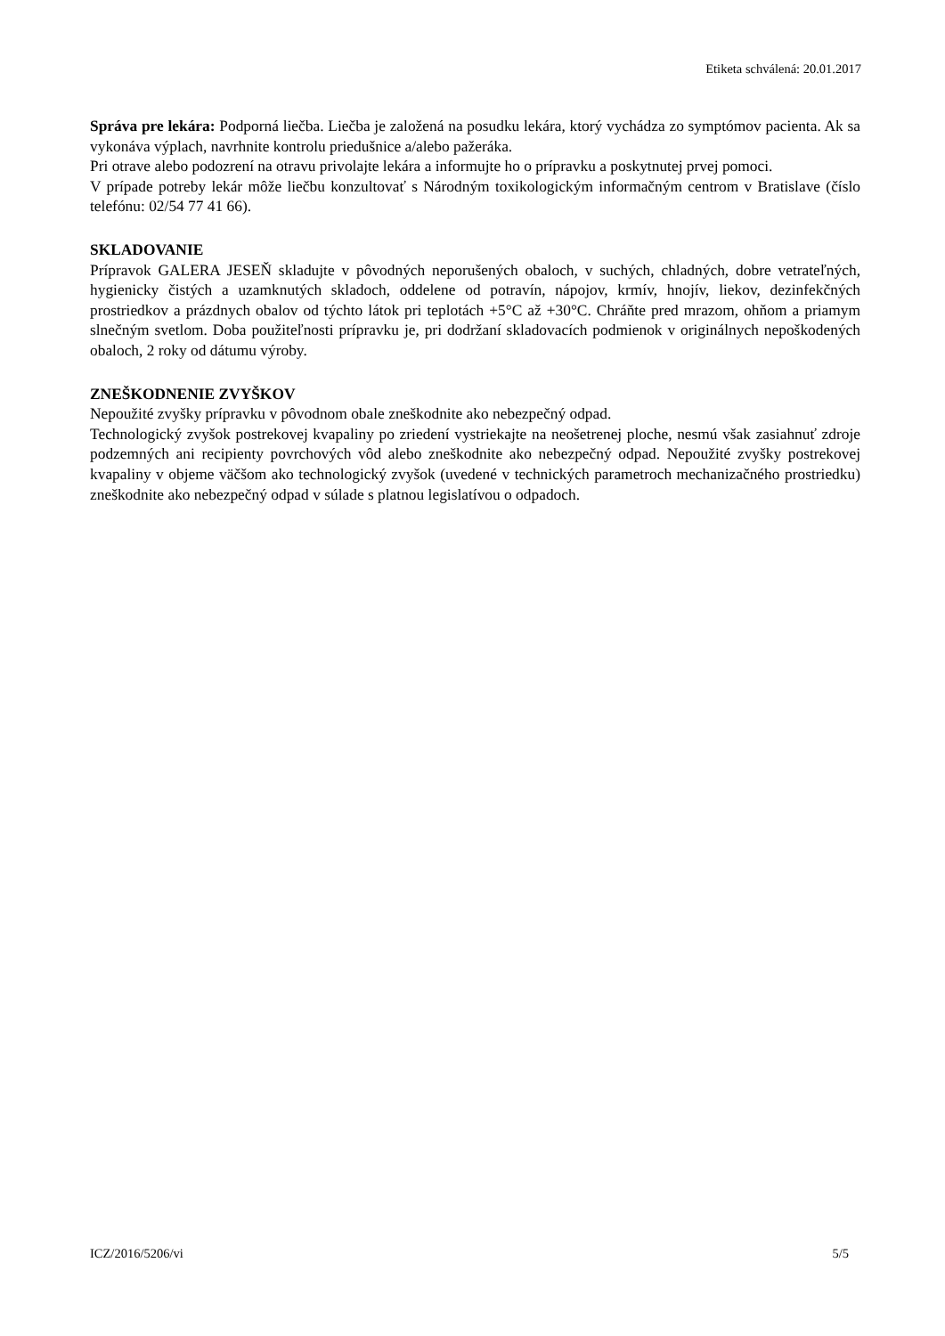Etiketa schválená: 20.01.2017
Správa pre lekára: Podporná liečba. Liečba je založená na posudku lekára, ktorý vychádza zo symptómov pacienta. Ak sa vykonáva výplach, navrhnite kontrolu priedušnice a/alebo pažeráka.
Pri otrave alebo podozrení na otravu privolajte lekára a informujte ho o prípravku a poskytnutej prvej pomoci.
V prípade potreby lekár môže liečbu konzultovať s Národným toxikologickým informačným centrom v Bratislave (číslo telefónu: 02/54 77 41 66).
SKLADOVANIE
Prípravok GALERA JESEŇ skladujte v pôvodných neporušených obaloch, v suchých, chladných, dobre vetrateľných, hygienicky čistých a uzamknutých skladoch, oddelene od potravín, nápojov, krmív, hnojív, liekov, dezinfekčných prostriedkov a prázdnych obalov od týchto látok pri teplotách +5°C až +30°C. Chráňte pred mrazom, ohňom a priamym slnečným svetlom. Doba použiteľnosti prípravku je, pri dodržaní skladovacích podmienok v originálnych nepoškodených obaloch, 2 roky od dátumu výroby.
ZNEŠKODNENIE ZVYŠKOV
Nepoužité zvyšky prípravku v pôvodnom obale zneškodnite ako nebezpečný odpad.
Technologický zvyšok postrekovej kvapaliny po zriedení vystriekajte na neošetrenej ploche, nesmú však zasiahnuť zdroje podzemných ani recipienty povrchových vôd alebo zneškodnite ako nebezpečný odpad. Nepoužité zvyšky postrekovej kvapaliny v objeme väčšom ako technologický zvyšok (uvedené v technických parametroch mechanizačného prostriedku) zneškodnite ako nebezpečný odpad v súlade s platnou legislatívou o odpadoch.
ICZ/2016/5206/vi 5/5